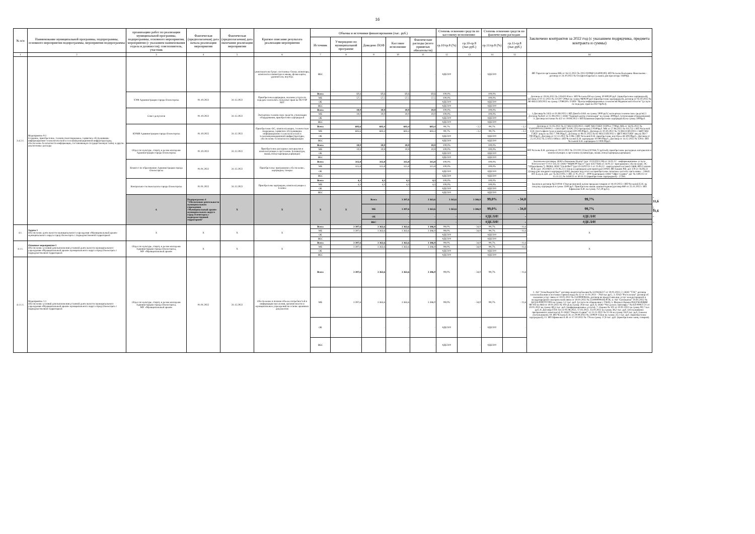16
| № п/п | Наименование муниципальной программы, подпрограммы, основного мероприятия подпрограммы, мероприятия подпрограммы | организацию работ по реализации муниципальной программы, подпрограммы, основного мероприятия, мероприятия (с указанием наименования отдела и должности); соисполнитель, участник | Фактическая (предполагаемая) дата начала реализации мероприятия | Фактическая (предполагаемая) дата окончания реализации мероприятия | Краткое описание результата реализации мероприятия | Объемы и источники финансирования (тыс. руб.) | | | | | Степень освоения средств по кассовому исполнению | | Степень освоения средств по фактическим расходам | | Заключено контрактов за 2022 год (с указанием подрядчика, предмета контракта и суммы) | | |
| --- | --- | --- | --- | --- | --- | --- | --- | --- | --- | --- | --- | --- | --- | --- | --- | --- | --- |
| | | | | | | Источник | Утверждено по муниципальной программе | Доведено ПОФ | Кассовое исполнение | Фактические расходы (всего принятых обязательств) | гр.10/гр.8 (%) | гр.10-гр.8 (тыс.руб.) | гр.11/гр.8 (%) | гр.11-гр.8 (тыс.руб.) | | | |
| 1 | 2 | 3 | 4 | 5 | 6 | 7 | 8 | 9 | 10 | 11 | 12 | 13 | 14 | 15 | 16 | | |
| 3.4.2.1. | Мероприятие 9.1 Создание, приобретение, техническая поддержка, сервисное обслуживание информационно-технологической и телекоммуникационной инфраструктуры, обеспечение безопасности информации, составляющую государственную тайну и другие аналогичные расходы | | | | уничтожители бумаг; системные блоки, мониторы, комплекты клавиатура и мышь, флэш-карты, удлинители, ноутбук | ВБС | - | - | - | - | #ДЕЛ/0! | - | #ДЕЛ/0! | - | ИП Тарасов оргтехника МК от 16.12.2022 № 2022-020960 (414000,00). ИП Четаева Екатерина Николаевна - договор от 24.10.2022 № б/н (фотобарабан и лампа для проектора 11600р). | | |
| | | УЭФ Администрации города Оленегорска | 01.10.2022 | 31.12.2022 | Приобретены картриджи, оказаны услуги по передаче неисключ. пользоват прав на ПО VIP NET | Всего | 57,5 | 57,5 | 57,5 | 57,5 | 100,0% | - | 100,0% | - | Договор от 20.04.2022 № 220420-92кп с ИП Четаева ЕН на сумму 30 800,00 руб. (приобретение картриджей), договор от 07.12.2022 № 221207-209кп на сумму 9600,00 руб (приобретение кратриджей), договор от 03.10.2022 № 80-МЗ/223П/2022 на сумму 17080,00 с ГОБУ "Центр информационных технологий Мурманской области" (услуги по передаче прав на ПО VipNet). | | |
| | | | | | | МБ | 57,5 | 57,5 | 57,5 | 57,5 | 100,0% | - | 100,0% | - | | | |
| | | | | | | ОБ | - | - | - | - | #ДЕЛ/0! | - | #ДЕЛ/0! | - | | | |
| | | | | | | ВБС | - | - | - | - | #ДЕЛ/0! | - | #ДЕЛ/0! | - | | | |
| | | Совет депутатов | 01.10.2022 | 31.12.2022 | Экспертиза технических средств, утилизация оборудования, приобретение картриджей | Всего | 10,0 | 10,0 | 10,0 | 10,0 | 100,0% | - | 100,0% | - | 1.Договор № 2455 от 01.08.2022 с ИП Днюба О.Ю. на сумму 2000 руб.( экспертиза технических средств) 2. Договор №2641 от 12.08.2022 с ООО "Единый центр утилизации" на сумму 3000руб. (утилизация оборудования): 3. Договор поставки № 422 от 19.08.2022 с ИП Башиным (приобретение картриджей) на сумму 5000руб. | | |
| | | | | | | МБ | 10,0 | 10,0 | 10,0 | 10,0 | 100,0% | - | 100,0% | - | | | |
| | | | | | | ОБ | - | - | - | - | #ДЕЛ/0! | - | #ДЕЛ/0! | - | | | |
| | | | | | | ВБС | - | - | - | - | #ДЕЛ/0! | - | #ДЕЛ/0! | - | | | |
| | | КУМИ Администрации города Оленегорска | 01.10.2022 | 31.12.2022 | Приобретение ОС, комплектующих, техническая поддержка, сервисное обслуживание информационно-технологической и телекоммуникационной инфраструктуры, обеспечение безопасности информации | Всего | 685,6 | 683,4 | 683,4 | 683,4 | 99,7% | - 2,2 | 99,7% | - 2,2 | Договор от 11.05.2022 № 37-МЗ/223П/2022 с ЦИТ МО ГОБУ (ViPNet 7790р). МК от 16.05.2022 № 0349300010322000012 с ООО ЦИТ БАРС (ТО программ) 270300руб. МК от 27.06.2022 № 011752 с ИП Четаевой Е.Н. (пост.офисн техн и комплектующ) 319 200.00руб.; Договор от 10.10.2022 № 73-МЗ/223П/2022 с ЦИТ МО ГОБУ лиценз на ПО 7 790.00руб.; Договор от 08.11.2022 № 82-МЗ/223П/2022 с ЦИТ МО ГОБУ лиц на ПО 7 790.00руб.; Договор от 12.12.2022 № 1196 с ИП Четаевой Е.Н. приобретение ноутбука 48 500.00руб.; Договор от 25.10.2022 № 221025-180кп с ИП Четаевой Е.Н. картриджи 10 000.00руб.; Договор от 14.12.2022 № 1204 с ИП Четаевой Е.Н. картриджи 12 000.00руб. | | |
| | | | | | | МБ | 685,6 | 683,4 | 683,4 | 683,4 | 99,7% | - 2,2 | 99,7% | - 2,2 | | | |
| | | | | | | ОБ | - | - | - | - | #ДЕЛ/0! | - | #ДЕЛ/0! | - | | | |
| | | | | | | ВБС | - | - | - | - | #ДЕЛ/0! | - | #ДЕЛ/0! | - | | | |
| | | Отдел по культуре, спорту и делам молодежи Администрации города Оленегорска | 01.10.2022 | 31.12.2022 | Приобретение расходных материалов и комплектующих к оргтехнике (клавиатура, мышь,тонер-картридж,картридж) | Всего | 10,9 | 10,9 | 10,9 | 10,9 | 100,0% | - | 100,0% | - | ИП Четаева Е.Н. договор от 19.12.2022 № 221219-222кп (10 944,72 рублей), приобретение расходных материалов и комплектующих к оргтехнике (клавиатура, мышь,тонер-картридж,картридж). | | |
| | | | | | | МБ | 10,9 | 10,9 | 10,9 | 10,9 | 100,0% | - | 100,0% | - | | | |
| | | | | | | ОБ | - | - | - | - | #ДЕЛ/0! | - | #ДЕЛ/0! | - | | | |
| | | | | | | ВБС | - | - | - | - | #ДЕЛ/0! | - | #ДЕЛ/0! | - | | | |
| | | Комитет по образованию Администрации города Оленегорска | 01.01.2022 | 31.12.2022 | Приобретены: программное обеспечение, картриджи, тонеры | Всего | 315,8 | 315,8 | 315,8 | 315,8 | 100,0% | - | 100,0% | - | Заключены договора: ООО «Экономик Центр" (дог 2223/2021/ЭЦ от 24.01.22 - информационные услуги Консультант+)-113 545,32; ООО "МЦФЭР-Пресс" (дог 43577646 от 24.01.22 -программное обеспечение ЭС "Образование") -98384, ООО "СпейсВеб" (дог О-24/02/13-1 от 25.04.22 - виртуальный хостинг)-1668, ИП Сазонов М.В. (дог 20220601 от 01.06.22 ( тонер и картриджи для принтера)-31950; ИП Башин Р.В. дог 378 от 16.06.22 (тонер для лазерного картриджа)-6282; выдано под отчет на приобретение запасных частей к оргтехнике - 33642; ИП Балуев Д.В. дог № В221005-1-ИП от 05.10.22 - 3000 (картридж); ООО "Офис-Сервис" дог № 1402/22 от 15.11.22, № 1450/22 от 30.11.22 (приобретение картриджей) - 27281. | | |
| | | | | | | МБ | 315,8 | 315,8 | 315,8 | 315,8 | 100,0% | - | 100,0% | - | | | |
| | | | | | | ОБ | - | - | - | - | #ДЕЛ/0! | - | #ДЕЛ/0! | - | | | |
| | | | | | | ВБС | - | - | - | - | #ДЕЛ/0! | - | #ДЕЛ/0! | - | | | |
| | | Контрольно-счетная палата города Оленегорска | 01.01.2022 | 31.12.2022 | Приобретены картриджи, комплектующие к технике | Всего | 4,3 | 4,3 | 4,3 | 4,3 | 100,0% | - | 100,0% | - | Заключен договор №221018-174кп розничной купли-продажи товаров от 18.10.2022 с ИП Четаевой Е.Н. на покупку картриджей в сумме 3500 руб. Приобретена мышь компьютерная (договор 860 от 25.11.2022 с ИП Ефименко Е.И. на сумму 757,29 руб.). | | |
| | | | | | | МБ | 4,3 | 4,3 | 4,3 | 4,3 | 100,0% | - | 100,0% | - | | | |
| | | | | | | ОБ | - | - | - | - | #ДЕЛ/0! | - | #ДЕЛ/0! | - | | | |
| | | | | | | ВБС | - | - | - | - | #ДЕЛ/0! | - | #ДЕЛ/0! | - | | | |
| | | 4. | Подпрограмма 4 "Обеспечение деятельности муниципального учреждения «Муниципальный архив» муниципального округа город Оленегорск с подведомственной территорией" | Х | Х | Х | Х | Всего | 3 397,6 | 3 363,6 | 3 363,6 | 3 386,0 | 99,0% | - 34,0 | 99,7% | - 11,6 | Х |
| | | | | | | | | МБ | 3 397,6 | 3 363,6 | 3 363,6 | 3 386,0 | 99,0% | - 34,0 | 99,7% | - 11,6 | |
| | | | | | | | | ОБ | - | - | - | - | #ДЕЛ/0! | - | #ДЕЛ/0! | - | |
| | | | | | | | | ВБС | - | - | - | - | #ДЕЛ/0! | - | #ДЕЛ/0! | - | |
| 4.1. | Задача 1 Обеспечение деятельности муниципального учреждения «Муниципальный архив» муниципального округа город Оленегорск с подведомственной территорией | Х | Х | Х | Х | Всего | 3 397,6 | 3 363,6 | 3 363,6 | 3 386,0 | 99,0% | - 34,0 | 99,7% | - 11,6 | Х | | |
| | | | | | | МБ | 3 397,6 | 3 363,6 | 3 363,6 | 3 386,0 | 99,0% | - 34,0 | 99,7% | - 11,6 | | | |
| | | | | | | ОБ | - | - | - | - | #ДЕЛ/0! | - | #ДЕЛ/0! | - | | | |
| | | | | | | ВБС | - | - | - | - | #ДЕЛ/0! | - | #ДЕЛ/0! | - | | | |
| 4.1.1. | Основное мероприятие 1 Обеспечение условий для выполнения уставной деятельности муниципального учреждения «Муниципальный архив» муниципального округа город Оленегорск с подведомственной территорией | Отдел по культуре, спорту и делам молодежи Администрации города Оленегорска, МУ «Муниципальный архив» | Х | Х | Х | Всего | 3 397,6 | 3 363,6 | 3 363,6 | 3 386,0 | 99,0% | - 34,0 | 99,7% | - 11,6 | Х | | |
| | | | | | | МБ | 3 397,6 | 3 363,6 | 3 363,6 | 3 386,0 | 99,0% | - 34,0 | 99,7% | - 11,6 | | | |
| | | | | | | ОБ | - | - | - | - | #ДЕЛ/0! | - | #ДЕЛ/0! | - | | | |
| | | | | | | ВБС | - | - | - | - | #ДЕЛ/0! | - | #ДЕЛ/0! | - | | | |
| 4.1.1.1. | Мероприятие 1.1 Обеспечение условий для выполнения уставной деятельности муниципального учреждения «Муниципальный архив» муниципального округа город Оленегорск с подведомственной территорией | Отдел по культуре, спорту и делам молодежи Администрации города Оленегорска, МУ «Муниципальный архив» | 01.01.2022 | 31.12.2022 | Обеспечение в полном объеме потребностей в информации населения, органов власти и муниципальных учреждений на основе архивных документов | Всего | 3 397,6 | 3 363,6 | 3 363,6 | 3 386,0 | 99,0% | - 34,0 | 99,7% | - 11,6 | 1. АО "АтомЭнергоСбыт" договор энергоснабжения № 5120426227 от 10.01.2022; 2. ООО "ТЭС" договор теплоснабжения и поставки горячей воды № 32 от 11.01.2021 - 79,8 тыс.руб.; 3. ПАО "Ростелеком" договор об оказании услуг связи от 10.01.2022 № 251000009416, договор на предоставление услуг междугородной и международной электрической связи от 10.01.2022 № 251000009416-РТК; 4. АО "Ситиматик" 10.01.2022 № 84/333/0000707/003 на сумму 1,2 тыс. руб. (услуги по обращению с ТКО); 5. Филиал Охрана РОСГВАРДИИ ФГУП по МО от 10.01.2022 № 101-Д на сумму 20,8 тыс. руб; 6. ООО "Что делать Заполярье" № КП-00921-21 от 10.01.2022 на сумму 89,5 тыс. руб. (информационные услуги); 7. Охрана № 101 от 10.01.2022 на сумму 90,7 тыс. руб; 8. Договор ГПХ б/н от 01.08.2022, 17.02.2022, 14.10.2022 на сумму 38,2 тыс. руб. (обслуживание программного комплекса); 9. ООО "Энерго-Сервис" от 11.11.2022 № 22-16 на сумму 18,0 тыс. руб. (замена светильников); 10. ИП Четаева Е.Н. от 20.09.2022 № 220920-155кп на сумму 31,1 тыс. руб. (приобретение картриджей); 11. ИП Ефименко Е.И. от 17.10.2022 № 776 на сумму 17,9 тыс. руб. (приобретение канц. товаров). | | |
| | | | | | | МБ | 3 397,6 | 3 363,6 | 3 363,6 | 3 386,0 | 99,0% | - 34,0 | 99,7% | - 11,6 | | | |
| | | | | | | ОБ | - | - | - | - | #ДЕЛ/0! | - | #ДЕЛ/0! | - | | | |
| | | | | | | ВБС | - | - | - | - | #ДЕЛ/0! | - | #ДЕЛ/0! | - | | | |